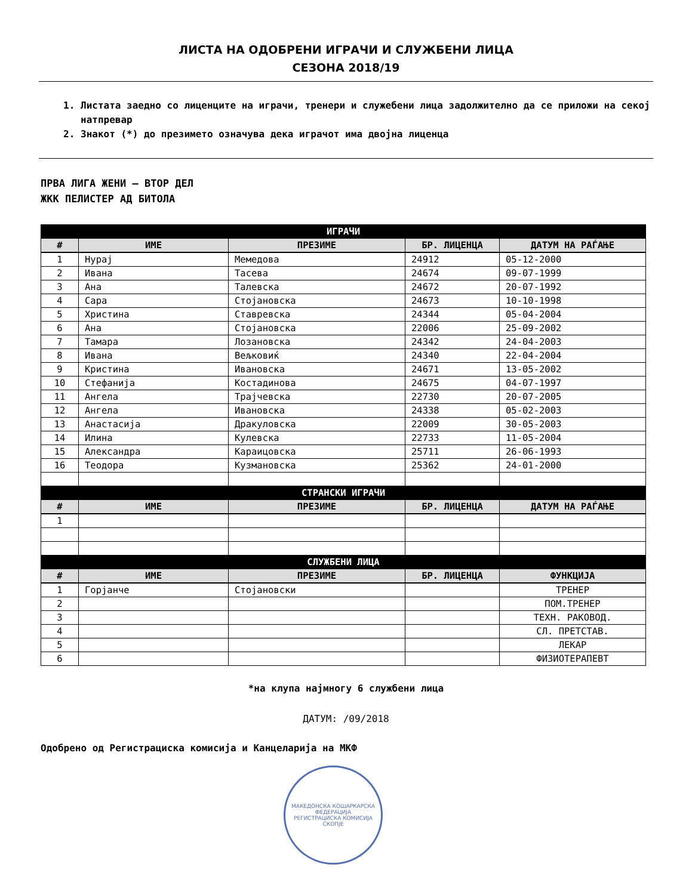ЛИСТА НА ОДОБРЕНИ ИГРАЧИ И СЛУЖБЕНИ ЛИЦА
СЕЗОНА 2018/19
1. Листата заедно со лиценците на играчи, тренери и служебени лица задолжително да се приложи на секој натпревар
2. Знакот (*) до презимето означува дека играчот има двојна лиценца
ПРВА ЛИГА ЖЕНИ – ВТОР ДЕЛ
ЖКК ПЕЛИСТЕР АД БИТОЛА
| ИГРАЧИ | | | | |
| # | ИМЕ | ПРЕЗИМЕ | БР. ЛИЦЕНЦА | ДАТУМ НА РАЃАЊЕ |
| 1 | Нурај | Мемедова | 24912 | 05-12-2000 |
| 2 | Ивана | Тасева | 24674 | 09-07-1999 |
| 3 | Ана | Талевска | 24672 | 20-07-1992 |
| 4 | Сара | Стојановска | 24673 | 10-10-1998 |
| 5 | Христина | Ставревска | 24344 | 05-04-2004 |
| 6 | Ана | Стојановска | 22006 | 25-09-2002 |
| 7 | Тамара | Лозановска | 24342 | 24-04-2003 |
| 8 | Ивана | Вељковиќ | 24340 | 22-04-2004 |
| 9 | Кристина | Ивановска | 24671 | 13-05-2002 |
| 10 | Стефанија | Костадинова | 24675 | 04-07-1997 |
| 11 | Ангела | Трајчевска | 22730 | 20-07-2005 |
| 12 | Ангела | Ивановска | 24338 | 05-02-2003 |
| 13 | Анастасија | Дракуловска | 22009 | 30-05-2003 |
| 14 | Илина | Кулевска | 22733 | 11-05-2004 |
| 15 | Александра | Караицовска | 25711 | 26-06-1993 |
| 16 | Теодора | Кузмановска | 25362 | 24-01-2000 |
| СТРАНСКИ ИГРАЧИ | | | | |
| # | ИМЕ | ПРЕЗИМЕ | БР. ЛИЦЕНЦА | ДАТУМ НА РАЃАЊЕ |
| 1 | | | | |
| СЛУЖБЕНИ ЛИЦА | | | | |
| # | ИМЕ | ПРЕЗИМЕ | БР. ЛИЦЕНЦА | ФУНКЦИЈА |
| 1 | Горјанче | Стојановски | | ТРЕНЕР |
| 2 | | | | ПОМ.ТРЕНЕР |
| 3 | | | | ТЕХН. РАКОВОД. |
| 4 | | | | СЛ. ПРЕТСТАВ. |
| 5 | | | | ЛЕКАР |
| 6 | | | | ФИЗИОТЕРАПЕВТ |
*на клупа најмногу 6 службени лица
ДАТУМ: /09/2018
Одобрено од Регистрациска комисија и Канцеларија на МКФ
МАКЕДОНСКА КОШАРКАРСКА ФЕДЕРАЦИЈА
РЕГИСТРАЦИСКА КОМИСИЈА
СКОПЈЕ